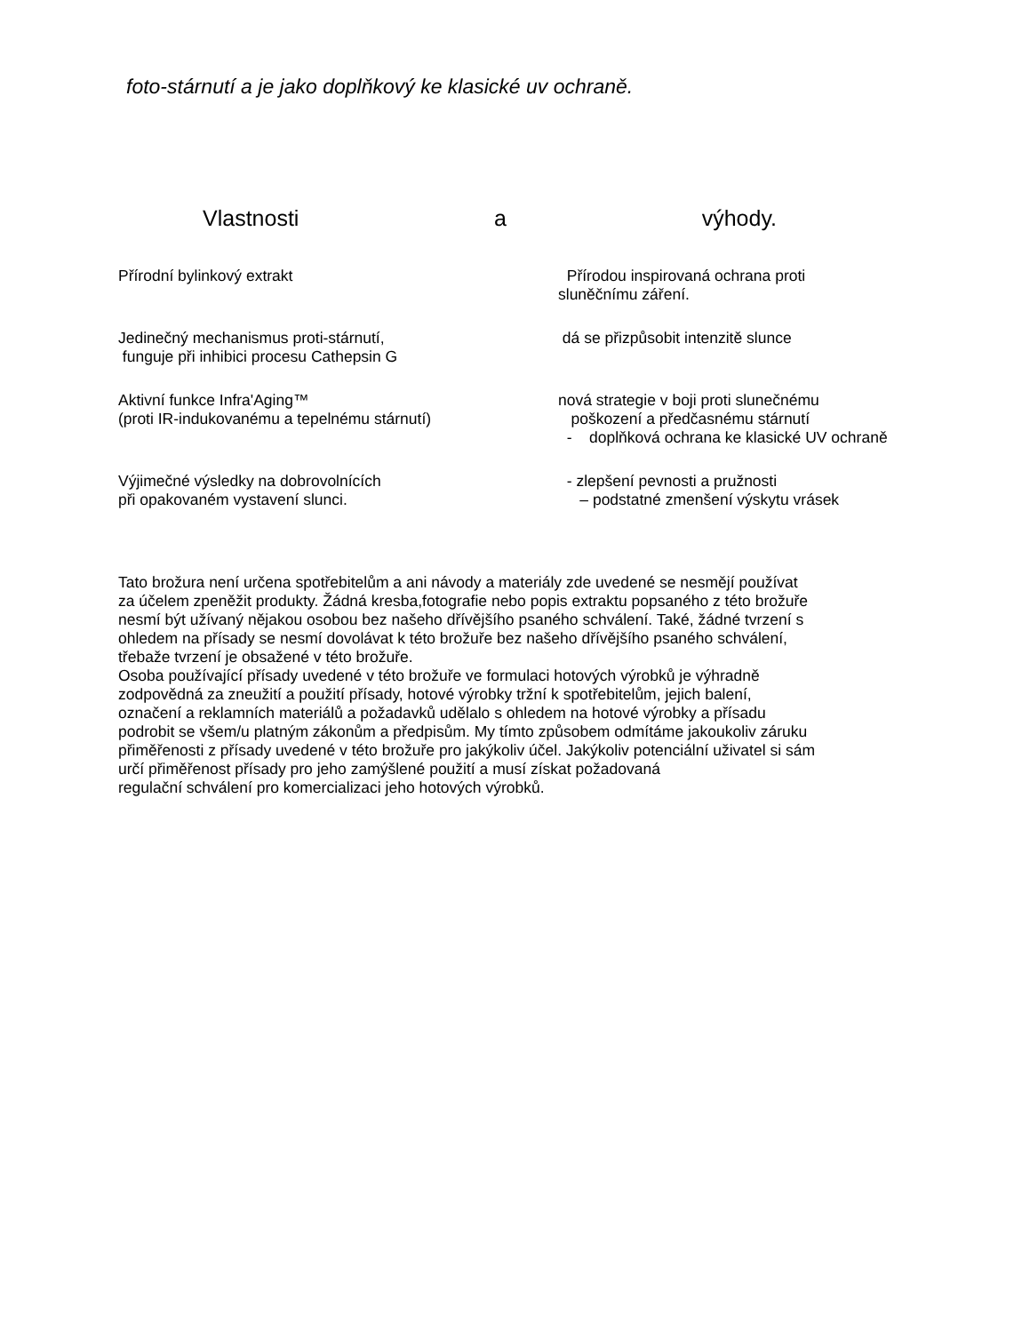foto-stárnutí a je jako doplňkový ke klasické uv ochraně.
Vlastnosti a výhody.
Přírodní bylinkový extrakt Přírodou inspirovaná ochrana proti
sluněčnímu záření.
Jedinečný mechanismus proti-stárnutí,
funguje při inhibici procesu Cathepsin G
dá se přizpůsobit intenzitě slunce
Aktivní funkce Infra'Aging™
(proti IR-indukovanému a tepelnému stárnutí)
nová strategie v boji proti slunečnému
poškození a předčasnému stárnutí
- doplňková ochrana ke klasické UV ochraně
Výjimečné výsledky na dobrovolnících
při opakovaném vystavení slunci.
- zlepšení pevnosti a pružnosti
– podstatné zmenšení výskytu vrásek
Tato brožura není určena spotřebitelům a ani návody a materiály zde uvedené se nesmějí používat
za účelem zpeněžit produkty. Žádná kresba,fotografie nebo popis extraktu popsaného z této brožuře
nesmí být užívaný nějakou osobou bez našeho dřívějšího psaného schválení. Také, žádné tvrzení s
ohledem na přísady se nesmí dovolávat k této brožuře bez našeho dřívějšího psaného schválení,
třebaže tvrzení je obsažené v této brožuře.
Osoba používající přísady uvedené v této brožuře ve formulaci hotových výrobků je výhradně
zodpovědná za zneužití a použití přísady, hotové výrobky tržní k spotřebitelům, jejich balení,
označení a reklamních materiálů a požadavků udělalo s ohledem na hotové výrobky a přísadu
podrobit se všem/u platným zákonům a předpisům. My tímto způsobem odmítáme jakoukoliv záruku
přiměřenosti z přísady uvedené v této brožuře pro jakýkoliv účel. Jakýkoliv potenciální uživatel si sám
určí přiměřenost přísady pro jeho zamýšlené použití a musí získat požadovaná
regulační schválení pro komercializaci jeho hotových výrobků.